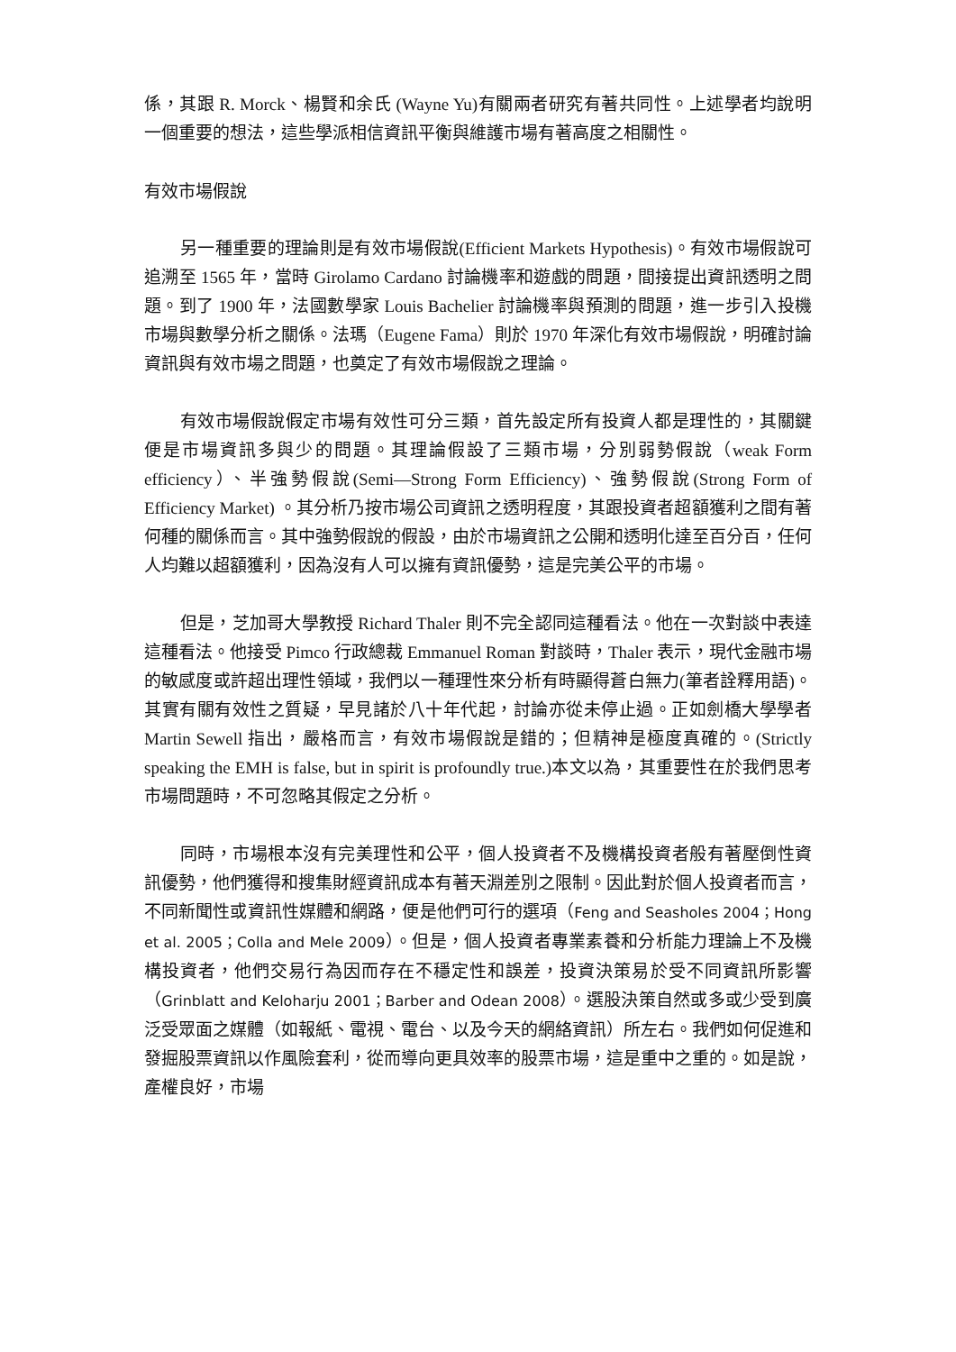係，其跟 R. Morck、楊賢和余氏 (Wayne Yu)有關兩者研究有著共同性。上述學者均說明一個重要的想法，這些學派相信資訊平衡與維護市場有著高度之相關性。
有效市場假說
另一種重要的理論則是有效市場假說(Efficient Markets Hypothesis)。有效市場假說可追溯至 1565 年，當時 Girolamo Cardano 討論機率和遊戲的問題，間接提出資訊透明之問題。到了 1900 年，法國數學家 Louis Bachelier 討論機率與預測的問題，進一步引入投機市場與數學分析之關係。法瑪（Eugene Fama）則於 1970 年深化有效市場假說，明確討論資訊與有效市場之問題，也奠定了有效市場假說之理論。
有效市場假說假定市場有效性可分三類，首先設定所有投資人都是理性的，其關鍵便是市場資訊多與少的問題。其理論假設了三類市場，分別弱勢假說（weak Form efficiency）、半強勢假說(Semi—Strong Form Efficiency)、強勢假說(Strong Form of Efficiency Market) 。其分析乃按市場公司資訊之透明程度，其跟投資者超額獲利之間有著何種的關係而言。其中強勢假說的假設，由於市場資訊之公開和透明化達至百分百，任何人均難以超額獲利，因為沒有人可以擁有資訊優勢，這是完美公平的市場。
但是，芝加哥大學教授 Richard Thaler 則不完全認同這種看法。他在一次對談中表達這種看法。他接受 Pimco 行政總裁 Emmanuel Roman 對談時，Thaler 表示，現代金融市場的敏感度或許超出理性領域，我們以一種理性來分析有時顯得蒼白無力(筆者詮釋用語)。其實有關有效性之質疑，早見諸於八十年代起，討論亦從未停止過。正如劍橋大學學者 Martin Sewell 指出，嚴格而言，有效市場假說是錯的；但精神是極度真確的。(Strictly speaking the EMH is false, but in spirit is profoundly true.)本文以為，其重要性在於我們思考市場問題時，不可忽略其假定之分析。
同時，市場根本沒有完美理性和公平，個人投資者不及機構投資者般有著壓倒性資訊優勢，他們獲得和搜集財經資訊成本有著天淵差別之限制。因此對於個人投資者而言，不同新聞性或資訊性媒體和網路，便是他們可行的選項（Feng and Seasholes 2004；Hong et al. 2005；Colla and Mele 2009）。但是，個人投資者專業素養和分析能力理論上不及機構投資者，他們交易行為因而存在不穩定性和誤差，投資決策易於受不同資訊所影響（Grinblatt and Keloharju 2001；Barber and Odean 2008）。選股決策自然或多或少受到廣泛受眾面之媒體（如報紙、電視、電台、以及今天的網絡資訊）所左右。我們如何促進和發掘股票資訊以作風險套利，從而導向更具效率的股票市場，這是重中之重的。如是說，產權良好，市場